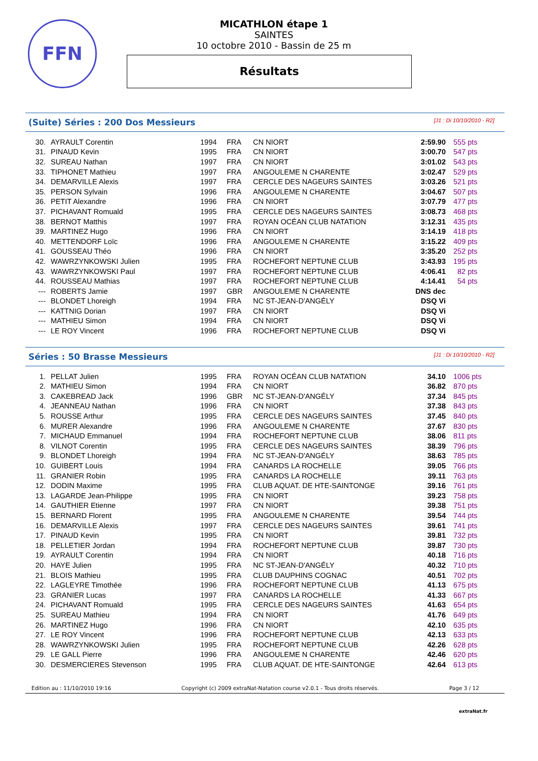FFN
MICATHLON étape 1
SAINTES
10 octobre 2010 - Bassin de 25 m
Résultats
(Suite) Séries : 200 Dos Messieurs
[J1 : Di 10/10/2010 - R2]
| 30. | AYRAULT Corentin | 1994 | FRA | CN NIORT | 2:59.90 | 555 pts |
| 31. | PINAUD Kevin | 1995 | FRA | CN NIORT | 3:00.70 | 547 pts |
| 32. | SUREAU Nathan | 1997 | FRA | CN NIORT | 3:01.02 | 543 pts |
| 33. | TIPHONET Mathieu | 1997 | FRA | ANGOULEME N CHARENTE | 3:02.47 | 529 pts |
| 34. | DEMARVILLE Alexis | 1997 | FRA | CERCLE DES NAGEURS SAINTES | 3:03.26 | 521 pts |
| 35. | PERSON Sylvain | 1996 | FRA | ANGOULEME N CHARENTE | 3:04.67 | 507 pts |
| 36. | PETIT Alexandre | 1996 | FRA | CN NIORT | 3:07.79 | 477 pts |
| 37. | PICHAVANT Romuald | 1995 | FRA | CERCLE DES NAGEURS SAINTES | 3:08.73 | 468 pts |
| 38. | BERNOT Matthis | 1997 | FRA | ROYAN OCÉAN CLUB NATATION | 3:12.31 | 435 pts |
| 39. | MARTINEZ Hugo | 1996 | FRA | CN NIORT | 3:14.19 | 418 pts |
| 40. | METTENDORF Loïc | 1996 | FRA | ANGOULEME N CHARENTE | 3:15.22 | 409 pts |
| 41. | GOUSSEAU Théo | 1996 | FRA | CN NIORT | 3:35.20 | 252 pts |
| 42. | WAWRZYNKOWSKI Julien | 1995 | FRA | ROCHEFORT NEPTUNE CLUB | 3:43.93 | 195 pts |
| 43. | WAWRZYNKOWSKI Paul | 1997 | FRA | ROCHEFORT NEPTUNE CLUB | 4:06.41 | 82 pts |
| 44. | ROUSSEAU Mathias | 1997 | FRA | ROCHEFORT NEPTUNE CLUB | 4:14.41 | 54 pts |
| --- | ROBERTS Jamie | 1997 | GBR | ANGOULEME N CHARENTE | DNS dec | |
| --- | BLONDET Lhoreigh | 1994 | FRA | NC ST-JEAN-D'ANGÉLY | DSQ Vi | |
| --- | KATTNIG Dorian | 1997 | FRA | CN NIORT | DSQ Vi | |
| --- | MATHIEU Simon | 1994 | FRA | CN NIORT | DSQ Vi | |
| --- | LE ROY Vincent | 1996 | FRA | ROCHEFORT NEPTUNE CLUB | DSQ Vi | |
Séries : 50 Brasse Messieurs
[J1 : Di 10/10/2010 - R2]
| 1. | PELLAT Julien | 1995 | FRA | ROYAN OCÉAN CLUB NATATION | 34.10 | 1006 pts |
| 2. | MATHIEU Simon | 1994 | FRA | CN NIORT | 36.82 | 870 pts |
| 3. | CAKEBREAD Jack | 1996 | GBR | NC ST-JEAN-D'ANGÉLY | 37.34 | 845 pts |
| 4. | JEANNEAU Nathan | 1996 | FRA | CN NIORT | 37.38 | 843 pts |
| 5. | ROUSSE Arthur | 1995 | FRA | CERCLE DES NAGEURS SAINTES | 37.45 | 840 pts |
| 6. | MURER Alexandre | 1996 | FRA | ANGOULEME N CHARENTE | 37.67 | 830 pts |
| 7. | MICHAUD Emmanuel | 1994 | FRA | ROCHEFORT NEPTUNE CLUB | 38.06 | 811 pts |
| 8. | VILNOT Corentin | 1995 | FRA | CERCLE DES NAGEURS SAINTES | 38.39 | 796 pts |
| 9. | BLONDET Lhoreigh | 1994 | FRA | NC ST-JEAN-D'ANGÉLY | 38.63 | 785 pts |
| 10. | GUIBERT Louis | 1994 | FRA | CANARDS LA ROCHELLE | 39.05 | 766 pts |
| 11. | GRANIER Robin | 1995 | FRA | CANARDS LA ROCHELLE | 39.11 | 763 pts |
| 12. | DODIN Maxime | 1995 | FRA | CLUB AQUAT. DE HTE-SAINTONGE | 39.16 | 761 pts |
| 13. | LAGARDE Jean-Philippe | 1995 | FRA | CN NIORT | 39.23 | 758 pts |
| 14. | GAUTHIER Etienne | 1997 | FRA | CN NIORT | 39.38 | 751 pts |
| 15. | BERNARD Florent | 1995 | FRA | ANGOULEME N CHARENTE | 39.54 | 744 pts |
| 16. | DEMARVILLE Alexis | 1997 | FRA | CERCLE DES NAGEURS SAINTES | 39.61 | 741 pts |
| 17. | PINAUD Kevin | 1995 | FRA | CN NIORT | 39.81 | 732 pts |
| 18. | PELLETIER Jordan | 1994 | FRA | ROCHEFORT NEPTUNE CLUB | 39.87 | 730 pts |
| 19. | AYRAULT Corentin | 1994 | FRA | CN NIORT | 40.18 | 716 pts |
| 20. | HAYE Julien | 1995 | FRA | NC ST-JEAN-D'ANGÉLY | 40.32 | 710 pts |
| 21. | BLOIS Mathieu | 1995 | FRA | CLUB DAUPHINS COGNAC | 40.51 | 702 pts |
| 22. | LAGLEYRE Timothée | 1996 | FRA | ROCHEFORT NEPTUNE CLUB | 41.13 | 675 pts |
| 23. | GRANIER Lucas | 1997 | FRA | CANARDS LA ROCHELLE | 41.33 | 667 pts |
| 24. | PICHAVANT Romuald | 1995 | FRA | CERCLE DES NAGEURS SAINTES | 41.63 | 654 pts |
| 25. | SUREAU Mathieu | 1994 | FRA | CN NIORT | 41.76 | 649 pts |
| 26. | MARTINEZ Hugo | 1996 | FRA | CN NIORT | 42.10 | 635 pts |
| 27. | LE ROY Vincent | 1996 | FRA | ROCHEFORT NEPTUNE CLUB | 42.13 | 633 pts |
| 28. | WAWRZYNKOWSKI Julien | 1995 | FRA | ROCHEFORT NEPTUNE CLUB | 42.26 | 628 pts |
| 29. | LE GALL Pierre | 1996 | FRA | ANGOULEME N CHARENTE | 42.46 | 620 pts |
| 30. | DESMERCIERES Stevenson | 1995 | FRA | CLUB AQUAT. DE HTE-SAINTONGE | 42.64 | 613 pts |
Edition au : 11/10/2010 19:16 Copyright (c) 2009 extraNat-Natation course v2.0.1 - Tous droits réservés. Page 3 / 12
extraNat.fr